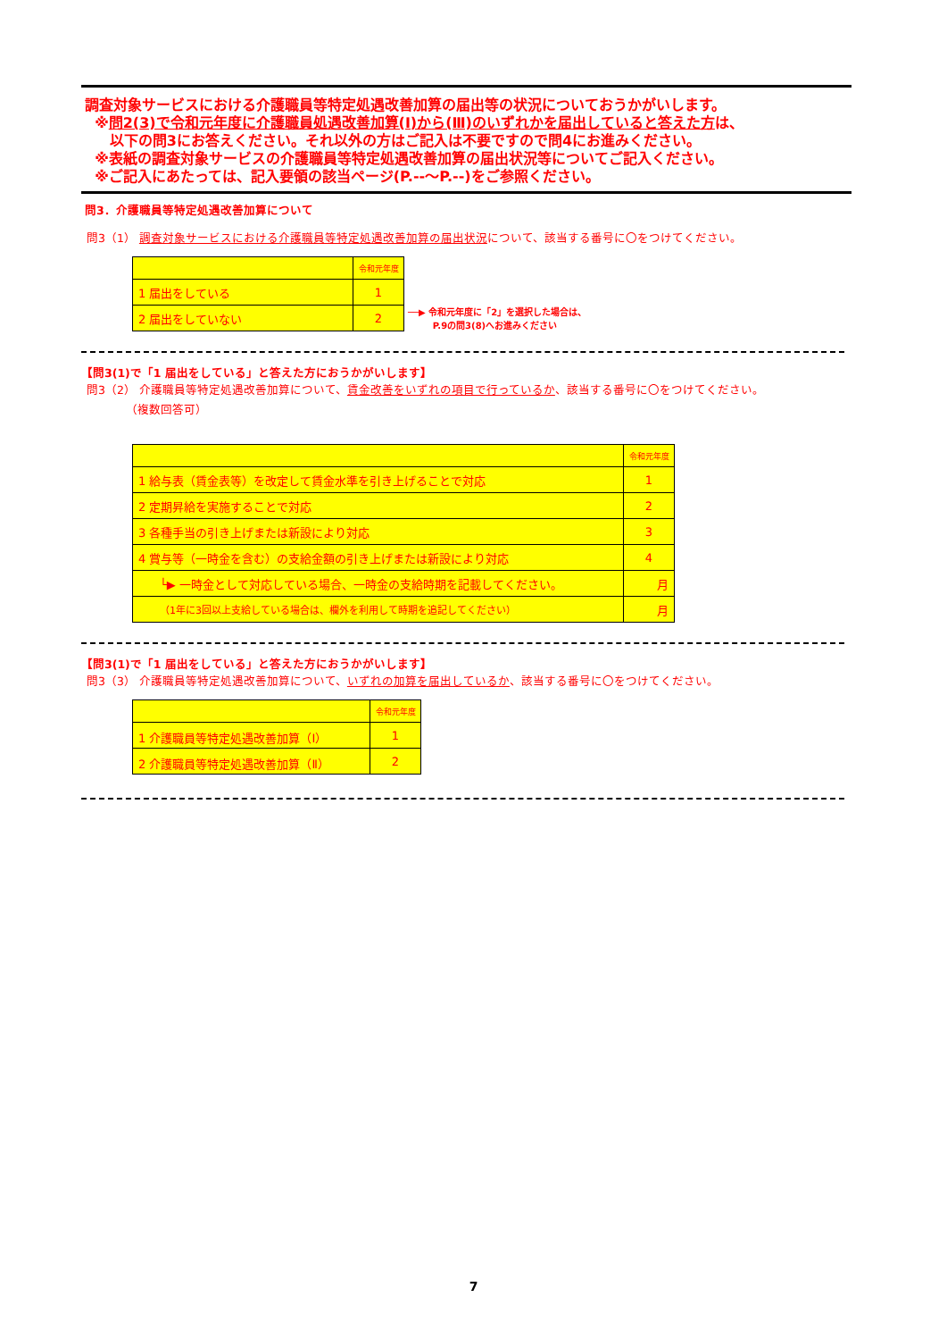調査対象サービスにおける介護職員等特定処遇改善加算の届出等の状況についておうかがいします。
※問2(3)で令和元年度に介護職員処遇改善加算(Ⅰ)から(Ⅲ)のいずれかを届出していると答えた方は、
以下の問3にお答えください。それ以外の方はご記入は不要ですので問4にお進みください。
※表紙の調査対象サービスの介護職員等特定処遇改善加算の届出状況等についてご記入ください。
※ご記入にあたっては、記入要領の該当ページ(P.--～P.--)をご参照ください。
問3．介護職員等特定処遇改善加算について
問3（1） 調査対象サービスにおける介護職員等特定処遇改善加算の届出状況について、該当する番号に〇をつけてください。
| | 令和元年度 |
| --- | --- |
| 1 届出をしている | 1 |
| 2 届出をしていない | 2 |
──▶ 令和元年度に「2」を選択した場合は、
P.9の問3(8)へお進みください
【問3(1)で「1 届出をしている」と答えた方におうかがいします】
問3（2） 介護職員等特定処遇改善加算について、賃金改善をいずれの項目で行っているか、該当する番号に〇をつけてください。
（複数回答可）
| | 令和元年度 |
| --- | --- |
| 1 給与表（賃金表等）を改定して賃金水準を引き上げることで対応 | 1 |
| 2 定期昇給を実施することで対応 | 2 |
| 3 各種手当の引き上げまたは新設により対応 | 3 |
| 4 賞与等（一時金を含む）の支給金額の引き上げまたは新設により対応 | 4 |
| └▶ 一時金として対応している場合、一時金の支給時期を記載してください。 | 月 |
| （1年に3回以上支給している場合は、欄外を利用して時期を追記してください） | 月 |
【問3(1)で「1 届出をしている」と答えた方におうかがいします】
問3（3） 介護職員等特定処遇改善加算について、いずれの加算を届出しているか、該当する番号に〇をつけてください。
| | 令和元年度 |
| --- | --- |
| 1 介護職員等特定処遇改善加算（Ⅰ） | 1 |
| 2 介護職員等特定処遇改善加算（Ⅱ） | 2 |
7